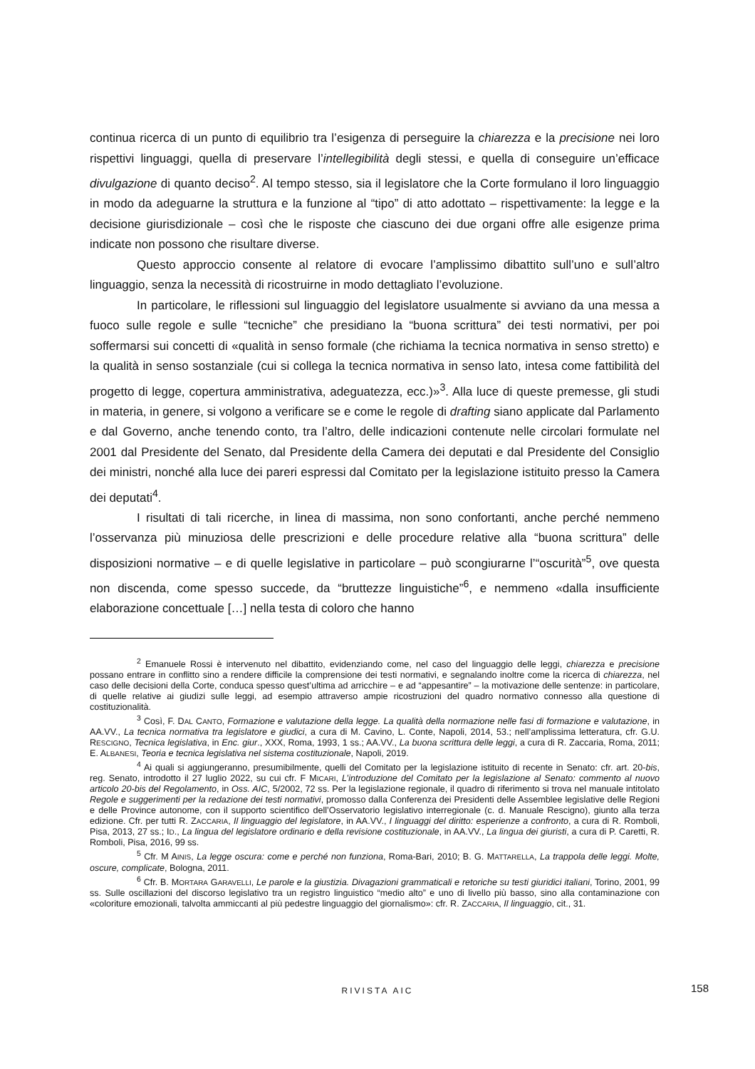continua ricerca di un punto di equilibrio tra l’esigenza di perseguire la chiarezza e la precisione nei loro rispettivi linguaggi, quella di preservare l’intellegibilità degli stessi, e quella di conseguire un’efficace divulgazione di quanto deciso<sup>2</sup>. Al tempo stesso, sia il legislatore che la Corte formulano il loro linguaggio in modo da adeguarne la struttura e la funzione al “tipo” di atto adottato – rispettivamente: la legge e la decisione giurisdizionale – così che le risposte che ciascuno dei due organi offre alle esigenze prima indicate non possono che risultare diverse.
Questo approccio consente al relatore di evocare l’amplissimo dibattito sull’uno e sull’altro linguaggio, senza la necessità di ricostruirne in modo dettagliato l’evoluzione.
In particolare, le riflessioni sul linguaggio del legislatore usualmente si avviano da una messa a fuoco sulle regole e sulle “tecniche” che presidiano la “buona scrittura” dei testi normativi, per poi soffermarsi sui concetti di «qualità in senso formale (che richiama la tecnica normativa in senso stretto) e la qualità in senso sostanziale (cui si collega la tecnica normativa in senso lato, intesa come fattibilità del progetto di legge, copertura amministrativa, adeguatezza, ecc.)»<sup>3</sup>. Alla luce di queste premesse, gli studi in materia, in genere, si volgono a verificare se e come le regole di drafting siano applicate dal Parlamento e dal Governo, anche tenendo conto, tra l’altro, delle indicazioni contenute nelle circolari formulate nel 2001 dal Presidente del Senato, dal Presidente della Camera dei deputati e dal Presidente del Consiglio dei ministri, nonché alla luce dei pareri espressi dal Comitato per la legislazione istituito presso la Camera dei deputati<sup>4</sup>.
I risultati di tali ricerche, in linea di massima, non sono confortanti, anche perché nemmeno l’osservanza più minuziosa delle prescrizioni e delle procedure relative alla “buona scrittura” delle disposizioni normative – e di quelle legislative in particolare – può scongiurarne l’“oscurità”<sup>5</sup>, ove questa non discenda, come spesso succede, da “bruttezze linguistiche”<sup>6</sup>, e nemmeno «dalla insufficiente elaborazione concettuale […] nella testa di coloro che hanno
<sup>2</sup> Emanuele Rossi è intervenuto nel dibattito, evidenziando come, nel caso del linguaggio delle leggi, chiarezza e precisione possano entrare in conflitto sino a rendere difficile la comprensione dei testi normativi, e segnalando inoltre come la ricerca di chiarezza, nel caso delle decisioni della Corte, conduca spesso quest’ultima ad arricchire – e ad “appesantire” – la motivazione delle sentenze: in particolare, di quelle relative ai giudizi sulle leggi, ad esempio attraverso ampie ricostruzioni del quadro normativo connesso alla questione di costituzionalità.
<sup>3</sup> Così, F. DAL CANTO, Formazione e valutazione della legge. La qualità della normazione nelle fasi di formazione e valutazione, in AA.VV., La tecnica normativa tra legislatore e giudici, a cura di M. Cavino, L. Conte, Napoli, 2014, 53.; nell’amplissima letteratura, cfr. G.U. RESCIGNO, Tecnica legislativa, in Enc. giur., XXX, Roma, 1993, 1 ss.; AA.VV., La buona scrittura delle leggi, a cura di R. Zaccaria, Roma, 2011; E. ALBANESI, Teoria e tecnica legislativa nel sistema costituzionale, Napoli, 2019.
<sup>4</sup> Ai quali si aggiungeranno, presumibilmente, quelli del Comitato per la legislazione istituito di recente in Senato: cfr. art. 20-bis, reg. Senato, introdotto il 27 luglio 2022, su cui cfr. F MICARI, L’introduzione del Comitato per la legislazione al Senato: commento al nuovo articolo 20-bis del Regolamento, in Oss. AIC, 5/2002, 72 ss. Per la legislazione regionale, il quadro di riferimento si trova nel manuale intitolato Regole e suggerimenti per la redazione dei testi normativi, promosso dalla Conferenza dei Presidenti delle Assemblee legislative delle Regioni e delle Province autonome, con il supporto scientifico dell’Osservatorio legislativo interregionale (c. d. Manuale Rescigno), giunto alla terza edizione. Cfr. per tutti R. ZACCARIA, Il linguaggio del legislatore, in AA.VV., I linguaggi del diritto: esperienze a confronto, a cura di R. Romboli, Pisa, 2013, 27 ss.; ID., La lingua del legislatore ordinario e della revisione costituzionale, in AA.VV., La lingua dei giuristi, a cura di P. Caretti, R. Romboli, Pisa, 2016, 99 ss.
<sup>5</sup> Cfr. M AINIS, La legge oscura: come e perché non funziona, Roma-Bari, 2010; B. G. MATTARELLA, La trappola delle leggi. Molte, oscure, complicate, Bologna, 2011.
<sup>6</sup> Cfr. B. MORTARA GARAVELLI, Le parole e la giustizia. Divagazioni grammaticali e retoriche su testi giuridici italiani, Torino, 2001, 99 ss. Sulle oscillazioni del discorso legislativo tra un registro linguistico “medio alto” e uno di livello più basso, sino alla contaminazione con «coloriture emozionali, talvolta ammiccanti al più pedestre linguaggio del giornalismo»: cfr. R. ZACCARIA, Il linguaggio, cit., 31.
RIVISTA AIC 158